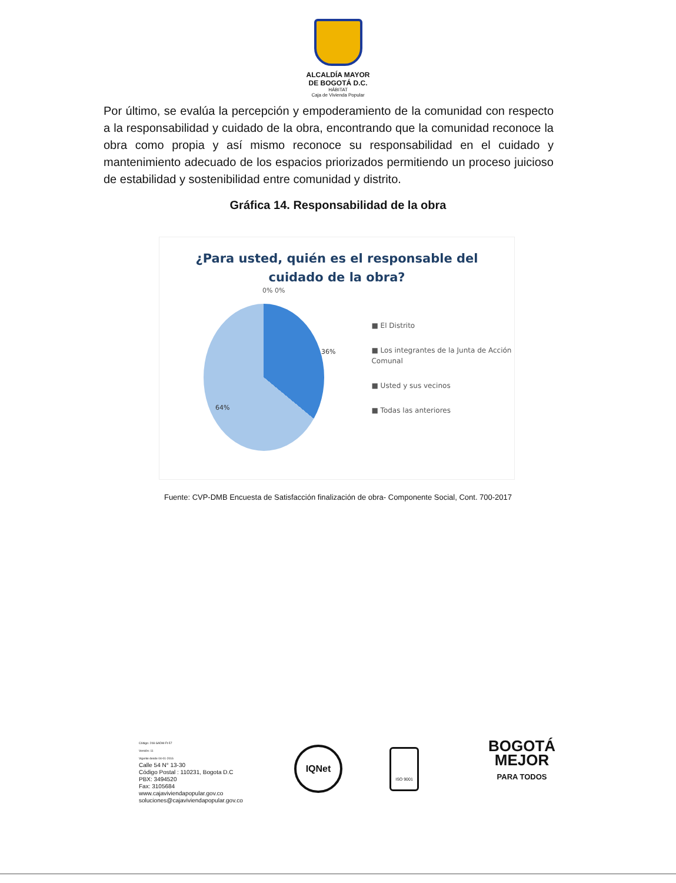ALCALDÍA MAYOR
DE BOGOTÁ D.C.
HÁBITAT
Caja de Vivienda Popular
Por último, se evalúa la percepción y empoderamiento de la comunidad con respecto a la responsabilidad y cuidado de la obra, encontrando que la comunidad reconoce la obra como propia y así mismo reconoce su responsabilidad en el cuidado y mantenimiento adecuado de los espacios priorizados permitiendo un proceso juicioso de estabilidad y sostenibilidad entre comunidad y distrito.
Gráfica 14. Responsabilidad de la obra
¿Para usted, quién es el responsable del
cuidado de la obra?
0% 0%
36%
64%
■ El Distrito
■ Los integrantes de la Junta de Acción Comunal
■ Usted y sus vecinos
■ Todas las anteriores
Fuente: CVP-DMB Encuesta de Satisfacción finalización de obra- Componente Social, Cont. 700-2017
Código: 208-SADM-Ft-57
Versión: 11
Vigente desde 04-01-2016
Calle 54 N° 13-30
Código Postal : 110231, Bogota D.C
PBX: 3494520
Fax: 3105684
www.cajaviviendapopular.gov.co
soluciones@cajaviviendapopular.gov.co
IQNet
ISO 9001
BOGOTÁ
MEJOR
PARA TODOS